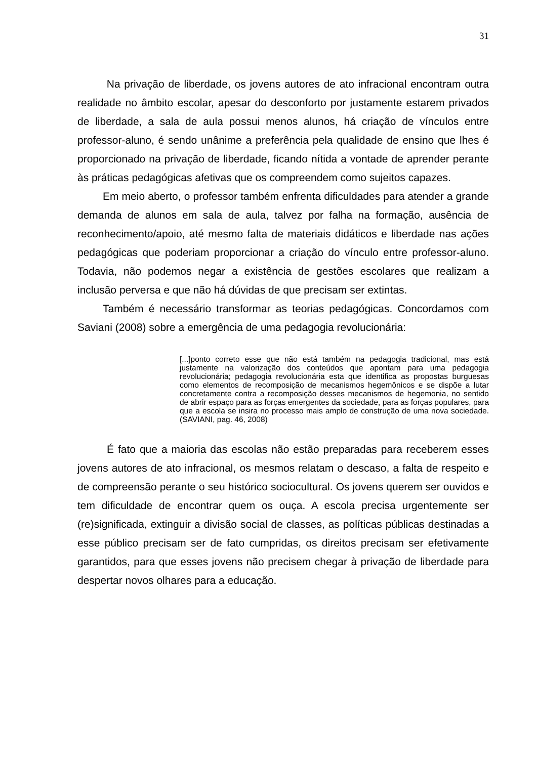31
Na privação de liberdade, os jovens autores de ato infracional encontram outra realidade no âmbito escolar, apesar do desconforto por justamente estarem privados de liberdade, a sala de aula possui menos alunos, há criação de vínculos entre professor-aluno, é sendo unânime a preferência pela qualidade de ensino que lhes é proporcionado na privação de liberdade, ficando nítida a vontade de aprender perante às práticas pedagógicas afetivas que os compreendem como sujeitos capazes.
Em meio aberto, o professor também enfrenta dificuldades para atender a grande demanda de alunos em sala de aula, talvez por falha na formação, ausência de reconhecimento/apoio, até mesmo falta de materiais didáticos e liberdade nas ações pedagógicas que poderiam proporcionar a criação do vínculo entre professor-aluno. Todavia, não podemos negar a existência de gestões escolares que realizam a inclusão perversa e que não há dúvidas de que precisam ser extintas.
Também é necessário transformar as teorias pedagógicas. Concordamos com Saviani (2008) sobre a emergência de uma pedagogia revolucionária:
[...]ponto correto esse que não está também na pedagogia tradicional, mas está justamente na valorização dos conteúdos que apontam para uma pedagogia revolucionária; pedagogia revolucionária esta que identifica as propostas burguesas como elementos de recomposição de mecanismos hegemônicos e se dispõe a lutar concretamente contra a recomposição desses mecanismos de hegemonia, no sentido de abrir espaço para as forças emergentes da sociedade, para as forças populares, para que a escola se insira no processo mais amplo de construção de uma nova sociedade. (SAVIANI, pag. 46, 2008)
É fato que a maioria das escolas não estão preparadas para receberem esses jovens autores de ato infracional, os mesmos relatam o descaso, a falta de respeito e de compreensão perante o seu histórico sociocultural. Os jovens querem ser ouvidos e tem dificuldade de encontrar quem os ouça. A escola precisa urgentemente ser (re)significada, extinguir a divisão social de classes, as políticas públicas destinadas a esse público precisam ser de fato cumpridas, os direitos precisam ser efetivamente garantidos, para que esses jovens não precisem chegar à privação de liberdade para despertar novos olhares para a educação.